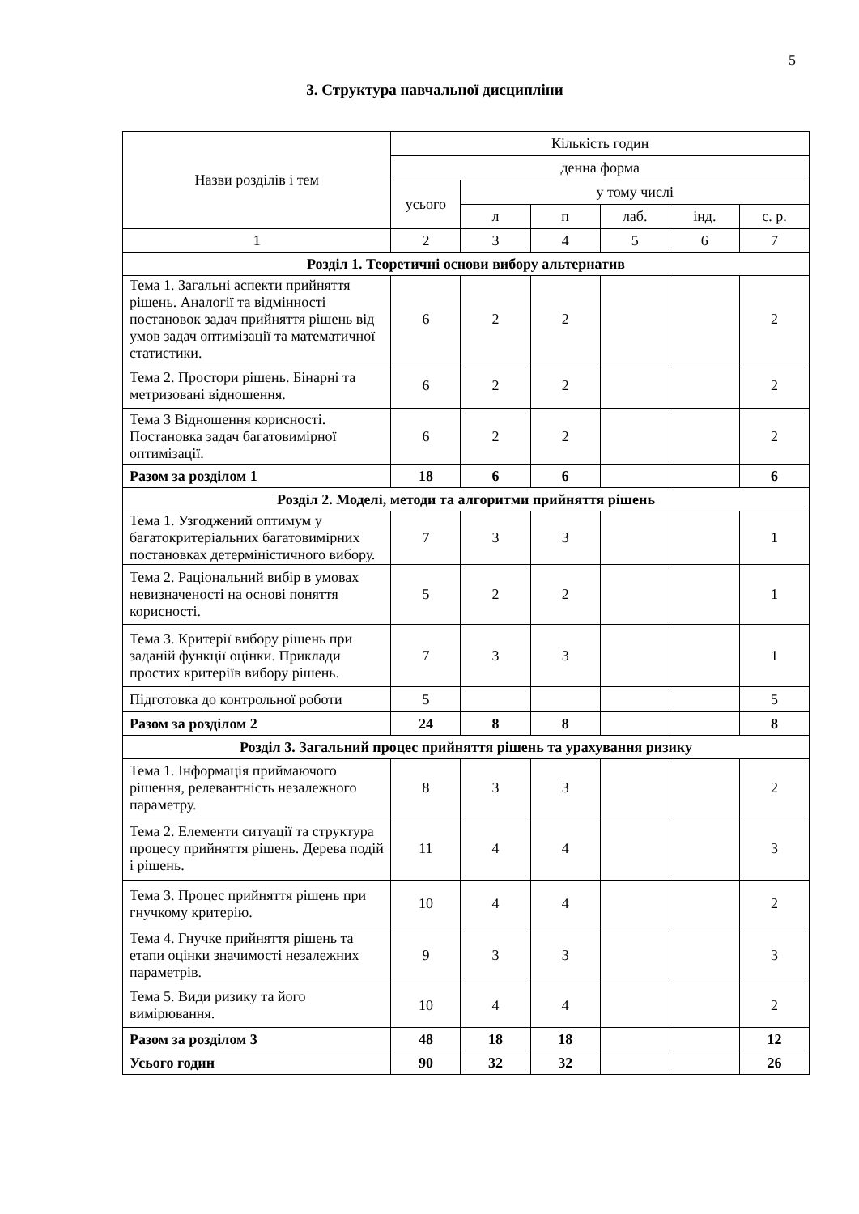5
3. Структура навчальної дисципліни
| Назви розділів і тем | Кількість годин | | | | | |
| --- | --- | --- | --- | --- | --- | --- |
| | денна форма | | | | | |
| | усього | у тому числі | | | | |
| | | л | п | лаб. | інд. | с. р. |
| 1 | 2 | 3 | 4 | 5 | 6 | 7 |
| Розділ 1. Теоретичні основи вибору альтернатив | | | | | | |
| Тема 1. Загальні аспекти прийняття рішень. Аналогії та відмінності постановок задач прийняття рішень від умов задач оптимізації та математичної статистики. | 6 | 2 | 2 | | | 2 |
| Тема 2. Простори рішень. Бінарні та метризовані відношення. | 6 | 2 | 2 | | | 2 |
| Тема 3 Відношення корисності. Постановка задач багатовимірної оптимізації. | 6 | 2 | 2 | | | 2 |
| Разом за розділом 1 | 18 | 6 | 6 | | | 6 |
| Розділ 2. Моделі, методи та алгоритми прийняття рішень | | | | | | |
| Тема 1. Узгоджений оптимум у багатокритеріальних багатовимірних постановках детерміністичного вибору. | 7 | 3 | 3 | | | 1 |
| Тема 2. Раціональний вибір в умовах невизначеності на основі поняття корисності. | 5 | 2 | 2 | | | 1 |
| Тема 3. Критерії вибору рішень при заданій функції оцінки. Приклади простих критеріїв вибору рішень. | 7 | 3 | 3 | | | 1 |
| Підготовка до контрольної роботи | 5 | | | | | 5 |
| Разом за розділом 2 | 24 | 8 | 8 | | | 8 |
| Розділ 3. Загальний процес прийняття рішень та урахування ризику | | | | | | |
| Тема 1. Інформація приймаючого рішення, релевантність незалежного параметру. | 8 | 3 | 3 | | | 2 |
| Тема 2. Елементи ситуації та структура процесу прийняття рішень. Дерева подій і рішень. | 11 | 4 | 4 | | | 3 |
| Тема 3. Процес прийняття рішень при гнучкому критерію. | 10 | 4 | 4 | | | 2 |
| Тема 4. Гнучке прийняття рішень та етапи оцінки значимості незалежних параметрів. | 9 | 3 | 3 | | | 3 |
| Тема 5. Види ризику та його вимірювання. | 10 | 4 | 4 | | | 2 |
| Разом за розділом 3 | 48 | 18 | 18 | | | 12 |
| Усього годин | 90 | 32 | 32 | | | 26 |